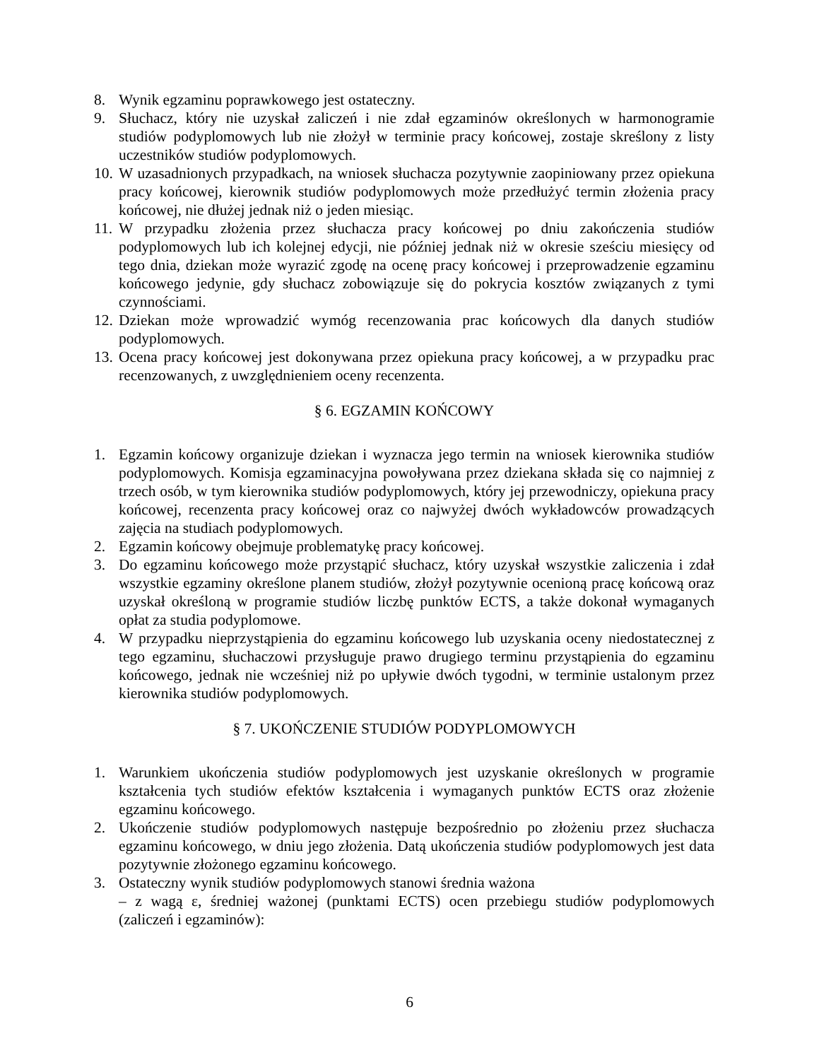8. Wynik egzaminu poprawkowego jest ostateczny.
9. Słuchacz, który nie uzyskał zaliczeń i nie zdał egzaminów określonych w harmonogramie studiów podyplomowych lub nie złożył w terminie pracy końcowej, zostaje skreślony z listy uczestników studiów podyplomowych.
10. W uzasadnionych przypadkach, na wniosek słuchacza pozytywnie zaopiniowany przez opiekuna pracy końcowej, kierownik studiów podyplomowych może przedłużyć termin złożenia pracy końcowej, nie dłużej jednak niż o jeden miesiąc.
11. W przypadku złożenia przez słuchacza pracy końcowej po dniu zakończenia studiów podyplomowych lub ich kolejnej edycji, nie później jednak niż w okresie sześciu miesięcy od tego dnia, dziekan może wyrazić zgodę na ocenę pracy końcowej i przeprowadzenie egzaminu końcowego jedynie, gdy słuchacz zobowiązuje się do pokrycia kosztów związanych z tymi czynnościami.
12. Dziekan może wprowadzić wymóg recenzowania prac końcowych dla danych studiów podyplomowych.
13. Ocena pracy końcowej jest dokonywana przez opiekuna pracy końcowej, a w przypadku prac recenzowanych, z uwzględnieniem oceny recenzenta.
§ 6. EGZAMIN KOŃCOWY
1. Egzamin końcowy organizuje dziekan i wyznacza jego termin na wniosek kierownika studiów podyplomowych. Komisja egzaminacyjna powoływana przez dziekana składa się co najmniej z trzech osób, w tym kierownika studiów podyplomowych, który jej przewodniczy, opiekuna pracy końcowej, recenzenta pracy końcowej oraz co najwyżej dwóch wykładowców prowadzących zajęcia na studiach podyplomowych.
2. Egzamin końcowy obejmuje problematykę pracy końcowej.
3. Do egzaminu końcowego może przystąpić słuchacz, który uzyskał wszystkie zaliczenia i zdał wszystkie egzaminy określone planem studiów, złożył pozytywnie ocenioną pracę końcową oraz uzyskał określoną w programie studiów liczbę punktów ECTS, a także dokonał wymaganych opłat za studia podyplomowe.
4. W przypadku nieprzystąpienia do egzaminu końcowego lub uzyskania oceny niedostatecznej z tego egzaminu, słuchaczowi przysługuje prawo drugiego terminu przystąpienia do egzaminu końcowego, jednak nie wcześniej niż po upływie dwóch tygodni, w terminie ustalonym przez kierownika studiów podyplomowych.
§ 7. UKOŃCZENIE STUDIÓW PODYPLOMOWYCH
1. Warunkiem ukończenia studiów podyplomowych jest uzyskanie określonych w programie kształcenia tych studiów efektów kształcenia i wymaganych punktów ECTS oraz złożenie egzaminu końcowego.
2. Ukończenie studiów podyplomowych następuje bezpośrednio po złożeniu przez słuchacza egzaminu końcowego, w dniu jego złożenia. Datą ukończenia studiów podyplomowych jest data pozytywnie złożonego egzaminu końcowego.
3. Ostateczny wynik studiów podyplomowych stanowi średnia ważona
– z wagą ε, średniej ważonej (punktami ECTS) ocen przebiegu studiów podyplomowych (zaliczeń i egzaminów):
6